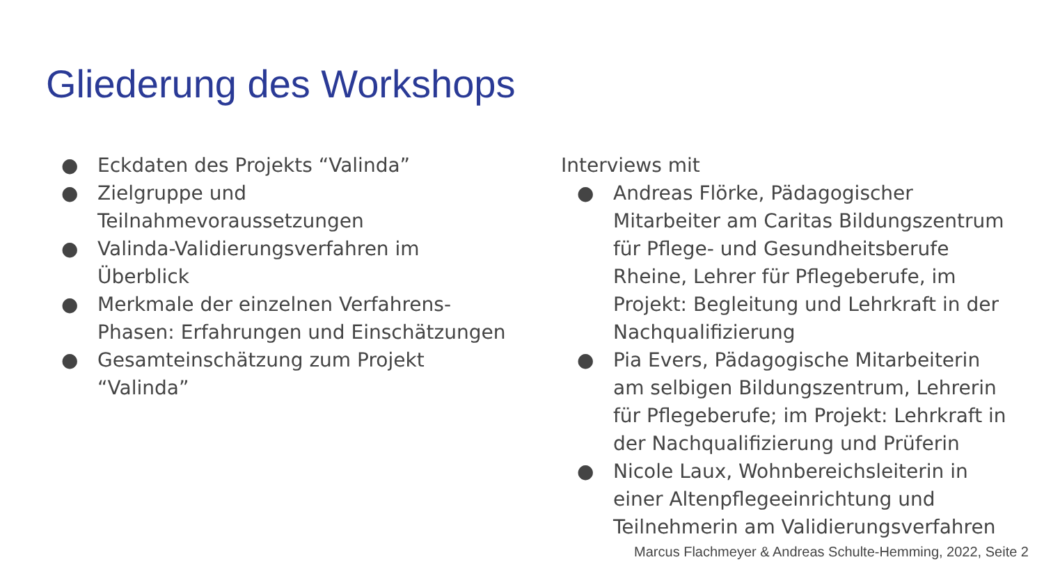Gliederung des Workshops
● Eckdaten des Projekts “Valinda”
● Zielgruppe und
Teilnahmevoraussetzungen
● Valinda-Validierungsverfahren im
Überblick
● Merkmale der einzelnen Verfahrens-
Phasen: Erfahrungen und Einschätzungen
● Gesamteinschätzung zum Projekt
“Valinda”
Interviews mit
● Andreas Flörke, Pädagogischer Mitarbeiter am Caritas Bildungszentrum für Pflege- und Gesundheitsberufe Rheine, Lehrer für Pflegeberufe, im Projekt: Begleitung und Lehrkraft in der Nachqualifizierung
● Pia Evers, Pädagogische Mitarbeiterin am selbigen Bildungszentrum, Lehrerin für Pflegeberufe; im Projekt: Lehrkraft in der Nachqualifizierung und Prüferin
● Nicole Laux, Wohnbereichsleiterin in einer Altenpflegeeinrichtung und Teilnehmerin am Validierungsverfahren
Marcus Flachmeyer & Andreas Schulte-Hemming, 2022, Seite 2